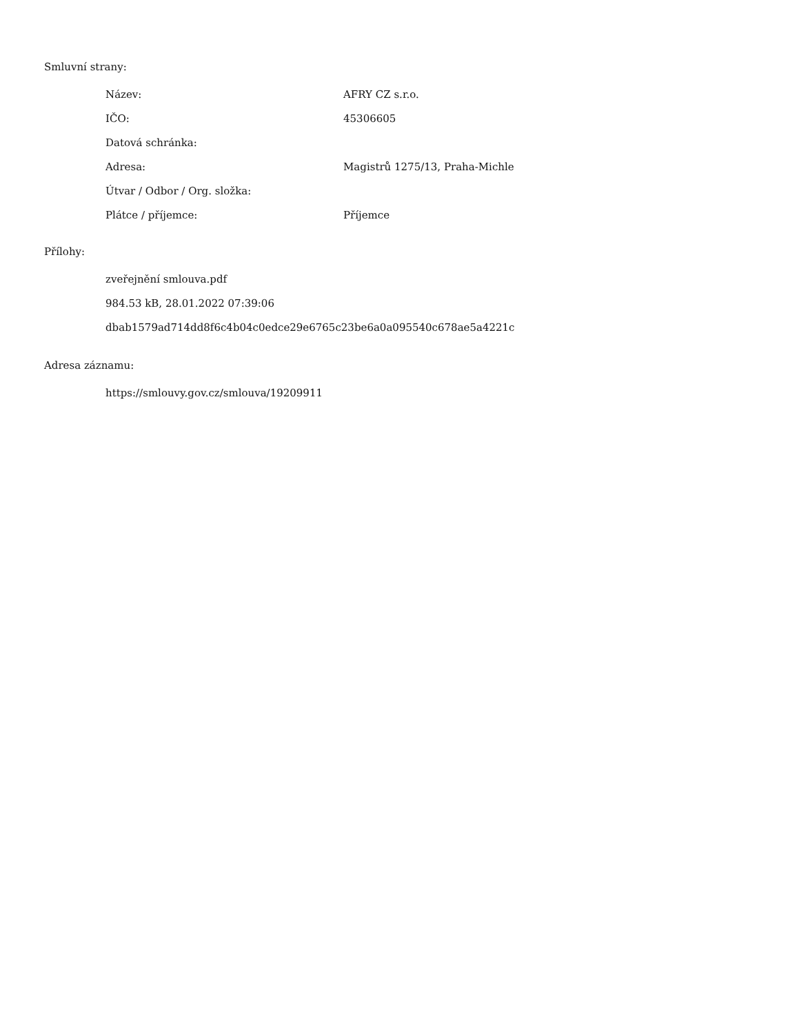Smluvní strany:
| Název: | AFRY CZ s.r.o. |
| IČO: | 45306605 |
| Datová schránka: | |
| Adresa: | Magistrů 1275/13, Praha-Michle |
| Útvar / Odbor / Org. složka: | |
| Plátce / příjemce: | Příjemce |
Přílohy:
zveřejnění smlouva.pdf
984.53 kB, 28.01.2022 07:39:06
dbab1579ad714dd8f6c4b04c0edce29e6765c23be6a0a095540c678ae5a4221c
Adresa záznamu:
https://smlouvy.gov.cz/smlouva/19209911